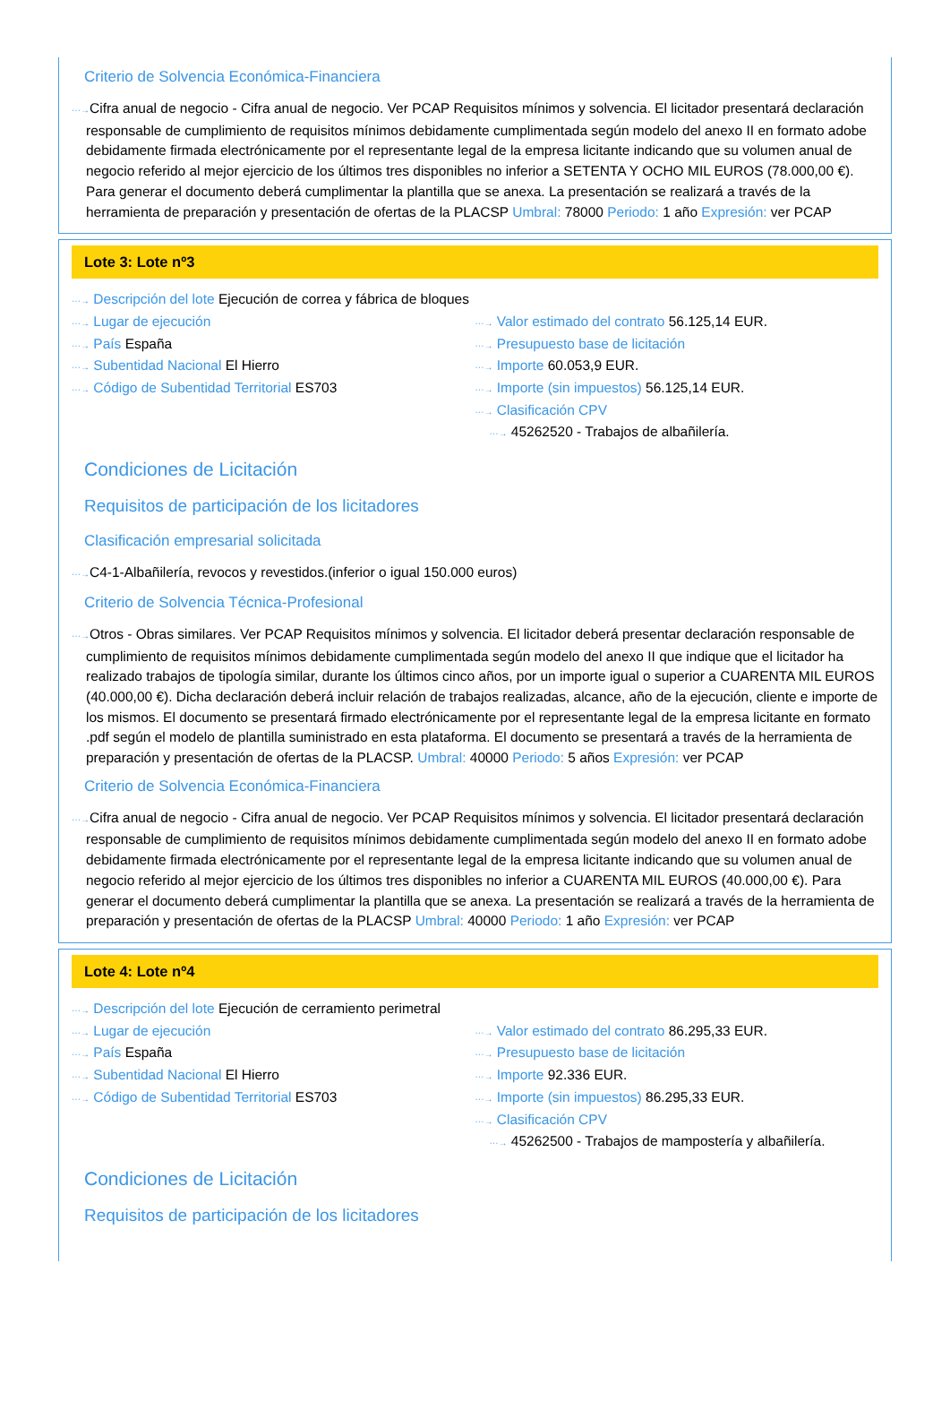Criterio de Solvencia Económica-Financiera
···→Cifra anual de negocio - Cifra anual de negocio. Ver PCAP Requisitos mínimos y solvencia. El licitador presentará declaración responsable de cumplimiento de requisitos mínimos debidamente cumplimentada según modelo del anexo II en formato adobe debidamente firmada electrónicamente por el representante legal de la empresa licitante indicando que su volumen anual de negocio referido al mejor ejercicio de los últimos tres disponibles no inferior a SETENTA Y OCHO MIL EUROS (78.000,00 €). Para generar el documento deberá cumplimentar la plantilla que se anexa. La presentación se realizará a través de la herramienta de preparación y presentación de ofertas de la PLACSP Umbral: 78000 Periodo: 1 año Expresión: ver PCAP
Lote 3: Lote nº3
···→ Descripción del lote Ejecución de correa y fábrica de bloques
···→ Lugar de ejecución
···→ País España
···→ Subentidad Nacional El Hierro
···→ Código de Subentidad Territorial ES703
···→ Valor estimado del contrato 56.125,14 EUR.
···→ Presupuesto base de licitación
···→ Importe 60.053,9 EUR.
···→ Importe (sin impuestos) 56.125,14 EUR.
···→ Clasificación CPV
···→ 45262520 - Trabajos de albañilería.
Condiciones de Licitación
Requisitos de participación de los licitadores
Clasificación empresarial solicitada
···→C4-1-Albañilería, revocos y revestidos.(inferior o igual 150.000 euros)
Criterio de Solvencia Técnica-Profesional
···→Otros - Obras similares. Ver PCAP Requisitos mínimos y solvencia. El licitador deberá presentar declaración responsable de cumplimiento de requisitos mínimos debidamente cumplimentada según modelo del anexo II que indique que el licitador ha realizado trabajos de tipología similar, durante los últimos cinco años, por un importe igual o superior a CUARENTA MIL EUROS (40.000,00 €). Dicha declaración deberá incluir relación de trabajos realizadas, alcance, año de la ejecución, cliente e importe de los mismos. El documento se presentará firmado electrónicamente por el representante legal de la empresa licitante en formato .pdf según el modelo de plantilla suministrado en esta plataforma. El documento se presentará a través de la herramienta de preparación y presentación de ofertas de la PLACSP. Umbral: 40000 Periodo: 5 años Expresión: ver PCAP
Criterio de Solvencia Económica-Financiera
···→Cifra anual de negocio - Cifra anual de negocio. Ver PCAP Requisitos mínimos y solvencia. El licitador presentará declaración responsable de cumplimiento de requisitos mínimos debidamente cumplimentada según modelo del anexo II en formato adobe debidamente firmada electrónicamente por el representante legal de la empresa licitante indicando que su volumen anual de negocio referido al mejor ejercicio de los últimos tres disponibles no inferior a CUARENTA MIL EUROS (40.000,00 €). Para generar el documento deberá cumplimentar la plantilla que se anexa. La presentación se realizará a través de la herramienta de preparación y presentación de ofertas de la PLACSP Umbral: 40000 Periodo: 1 año Expresión: ver PCAP
Lote 4: Lote nº4
···→ Descripción del lote Ejecución de cerramiento perimetral
···→ Lugar de ejecución
···→ País España
···→ Subentidad Nacional El Hierro
···→ Código de Subentidad Territorial ES703
···→ Valor estimado del contrato 86.295,33 EUR.
···→ Presupuesto base de licitación
···→ Importe 92.336 EUR.
···→ Importe (sin impuestos) 86.295,33 EUR.
···→ Clasificación CPV
···→ 45262500 - Trabajos de mampostería y albañilería.
Condiciones de Licitación
Requisitos de participación de los licitadores